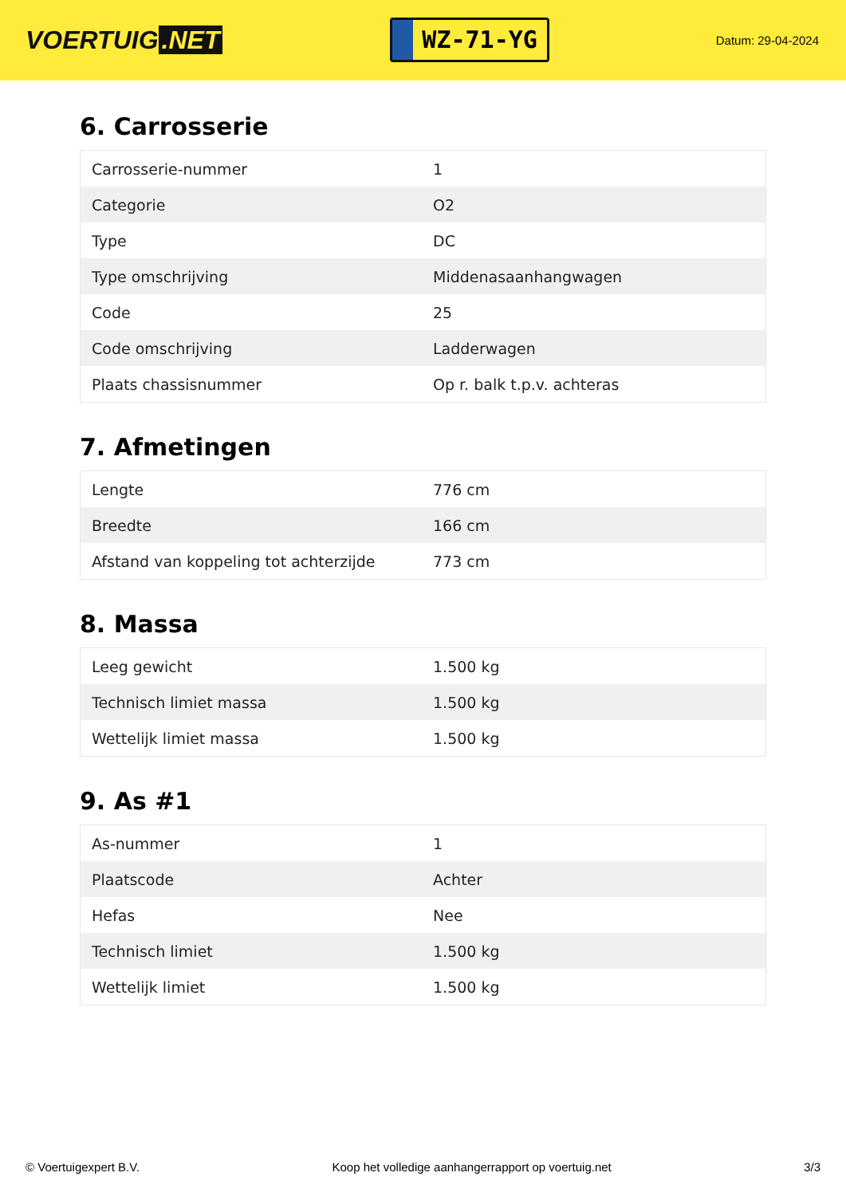VOERTUIG.NET
WZ-71-YG
Datum: 29-04-2024
6. Carrosserie
| Carrosserie-nummer | 1 |
| Categorie | O2 |
| Type | DC |
| Type omschrijving | Middenasaanhangwagen |
| Code | 25 |
| Code omschrijving | Ladderwagen |
| Plaats chassisnummer | Op r. balk t.p.v. achteras |
7. Afmetingen
| Lengte | 776 cm |
| Breedte | 166 cm |
| Afstand van koppeling tot achterzijde | 773 cm |
8. Massa
| Leeg gewicht | 1.500 kg |
| Technisch limiet massa | 1.500 kg |
| Wettelijk limiet massa | 1.500 kg |
9. As #1
| As-nummer | 1 |
| Plaatscode | Achter |
| Hefas | Nee |
| Technisch limiet | 1.500 kg |
| Wettelijk limiet | 1.500 kg |
© Voertuigexpert B.V. Koop het volledige aanhangerrapport op voertuig.net 3/3